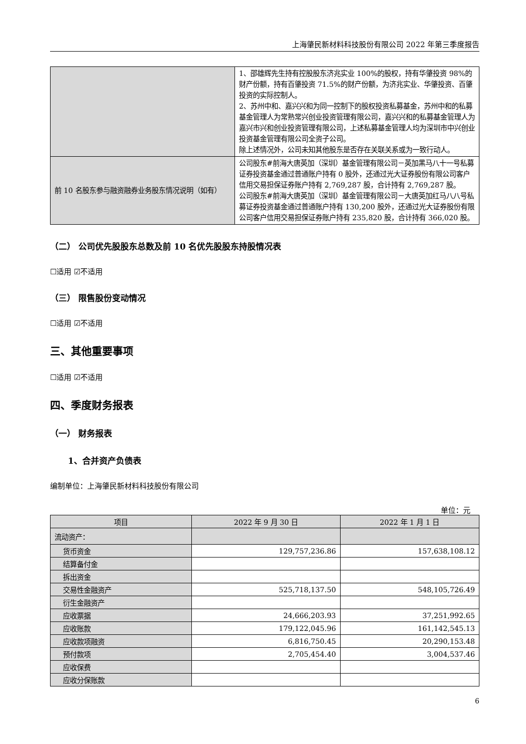上海肇民新材料科技股份有限公司 2022 年第三季度报告
| | 1、邵雄辉先生持有控股股东济兆实业 100%的股权，持有华肇投资 98%的财产份额，持有百肇投资 71.5%的财产份额，为济兆实业、华肇投资、百肇投资的实际控制人。 2、苏州中和、嘉兴兴和为同一控制下的股权投资私募基金，苏州中和的私募基金管理人为常熟常兴创业投资管理有限公司，嘉兴兴和的私募基金管理人为嘉兴市兴和创业投资管理有限公司，上述私募基金管理人均为深圳市中兴创业投资基金管理有限公司全资子公司。 除上述情况外，公司未知其他股东是否存在关联关系或为一致行动人。 |
| 前 10 名股东参与融资融券业务股东情况说明（如有） | 公司股东#前海大唐英加（深圳）基金管理有限公司－英加黑马八十一号私募证券投资基金通过普通账户持有 0 股外，还通过光大证券股份有限公司客户信用交易担保证券账户持有 2,769,287 股，合计持有 2,769,287 股。 公司股东#前海大唐英加（深圳）基金管理有限公司－大唐英加红马八八号私募证券投资基金通过普通账户持有 130,200 股外，还通过光大证券股份有限公司客户信用交易担保证券账户持有 235,820 股，合计持有 366,020 股。 |
（二） 公司优先股股东总数及前 10 名优先股股东持股情况表
☐适用 ☑不适用
（三） 限售股份变动情况
☐适用 ☑不适用
三、其他重要事项
☐适用 ☑不适用
四、季度财务报表
（一） 财务报表
1、合并资产负债表
编制单位：上海肇民新材料科技股份有限公司
单位：元
| 项目 | 2022 年 9 月 30 日 | 2022 年 1 月 1 日 |
| 流动资产： | | |
| 货币资金 | 129,757,236.86 | 157,638,108.12 |
| 结算备付金 | | |
| 拆出资金 | | |
| 交易性金融资产 | 525,718,137.50 | 548,105,726.49 |
| 衍生金融资产 | | |
| 应收票据 | 24,666,203.93 | 37,251,992.65 |
| 应收账款 | 179,122,045.96 | 161,142,545.13 |
| 应收款项融资 | 6,816,750.45 | 20,290,153.48 |
| 预付款项 | 2,705,454.40 | 3,004,537.46 |
| 应收保费 | | |
| 应收分保账款 | | |
6